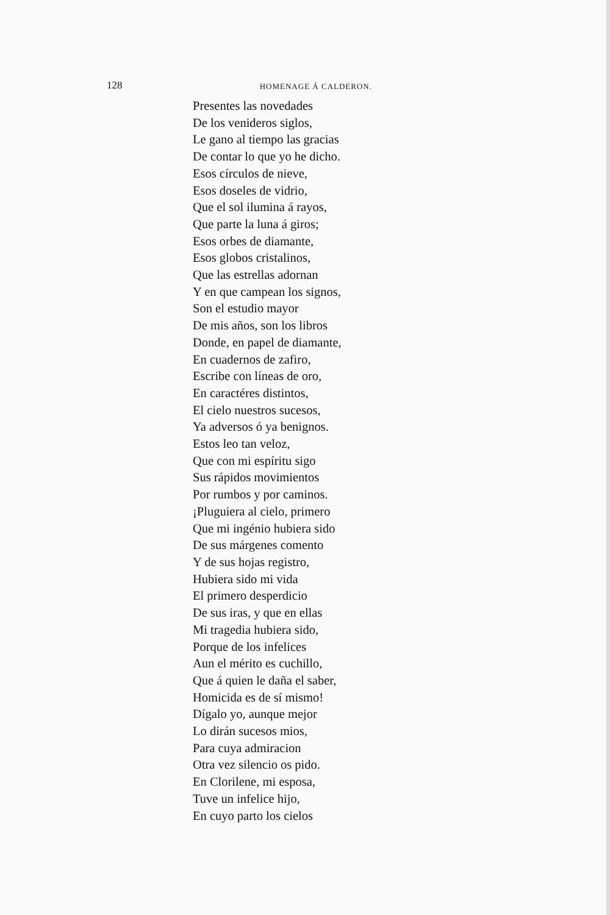128 HOMENAGE Á CALDERON.
Presentes las novedades
De los venideros siglos,
Le gano al tiempo las gracias
De contar lo que yo he dicho.
Esos círculos de nieve,
Esos doseles de vidrio,
Que el sol ilumina á rayos,
Que parte la luna á giros;
Esos orbes de diamante,
Esos globos cristalinos,
Que las estrellas adornan
Y en que campean los signos,
Son el estudio mayor
De mis años, son los libros
Donde, en papel de diamante,
En cuadernos de zafiro,
Escribe con líneas de oro,
En caractéres distintos,
El cielo nuestros sucesos,
Ya adversos ó ya benignos.
Estos leo tan veloz,
Que con mi espíritu sigo
Sus rápidos movimientos
Por rumbos y por caminos.
¡Pluguiera al cielo, primero
Que mi ingénio hubiera sido
De sus márgenes comento
Y de sus hojas registro,
Hubiera sido mi vida
El primero desperdicio
De sus iras, y que en ellas
Mi tragedia hubiera sido,
Porque de los infelices
Aun el mérito es cuchillo,
Que á quien le daña el saber,
Homicida es de sí mismo!
Dígalo yo, aunque mejor
Lo dirán sucesos mios,
Para cuya admiracion
Otra vez silencio os pido.
En Clorilene, mi esposa,
Tuve un infelice hijo,
En cuyo parto los cielos